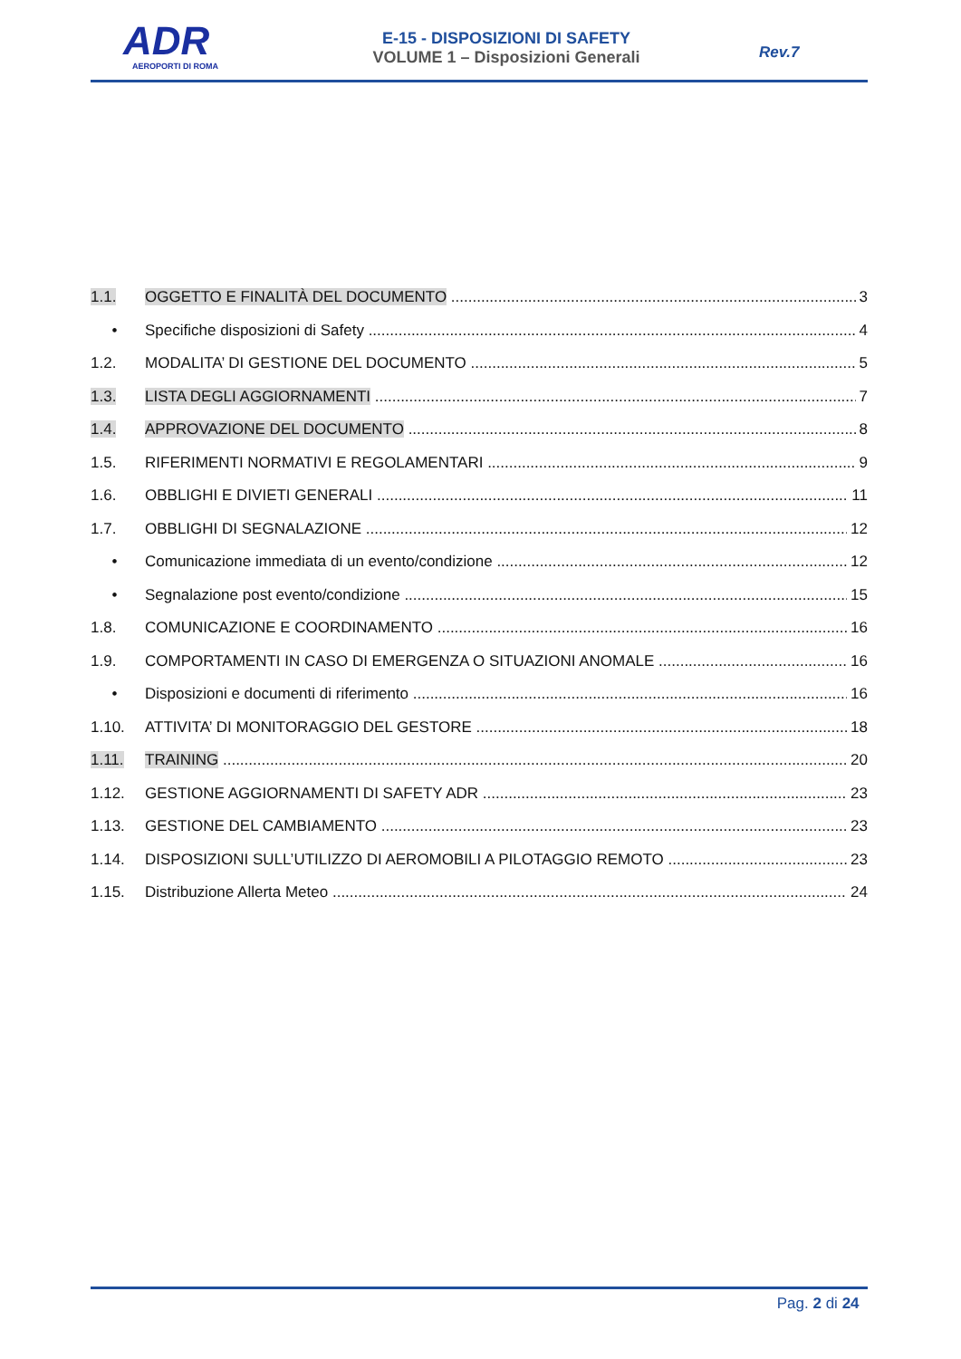ADR
AEROPORTI DI ROMA
E-15 - DISPOSIZIONI DI SAFETY
VOLUME 1 – Disposizioni Generali
Rev.7
1.1. OGGETTO E FINALITÀ DEL DOCUMENTO 3
• Specifiche disposizioni di Safety 4
1.2. MODALITA’ DI GESTIONE DEL DOCUMENTO 5
1.3. LISTA DEGLI AGGIORNAMENTI 7
1.4. APPROVAZIONE DEL DOCUMENTO 8
1.5. RIFERIMENTI NORMATIVI E REGOLAMENTARI 9
1.6. OBBLIGHI E DIVIETI GENERALI 11
1.7. OBBLIGHI DI SEGNALAZIONE 12
• Comunicazione immediata di un evento/condizione 12
• Segnalazione post evento/condizione 15
1.8. COMUNICAZIONE E COORDINAMENTO 16
1.9. COMPORTAMENTI IN CASO DI EMERGENZA O SITUAZIONI ANOMALE 16
• Disposizioni e documenti di riferimento 16
1.10. ATTIVITA’ DI MONITORAGGIO DEL GESTORE 18
1.11. TRAINING 20
1.12. GESTIONE AGGIORNAMENTI DI SAFETY ADR 23
1.13. GESTIONE DEL CAMBIAMENTO 23
1.14. DISPOSIZIONI SULL’UTILIZZO DI AEROMOBILI A PILOTAGGIO REMOTO 23
1.15. Distribuzione Allerta Meteo 24
Pag. 2 di 24